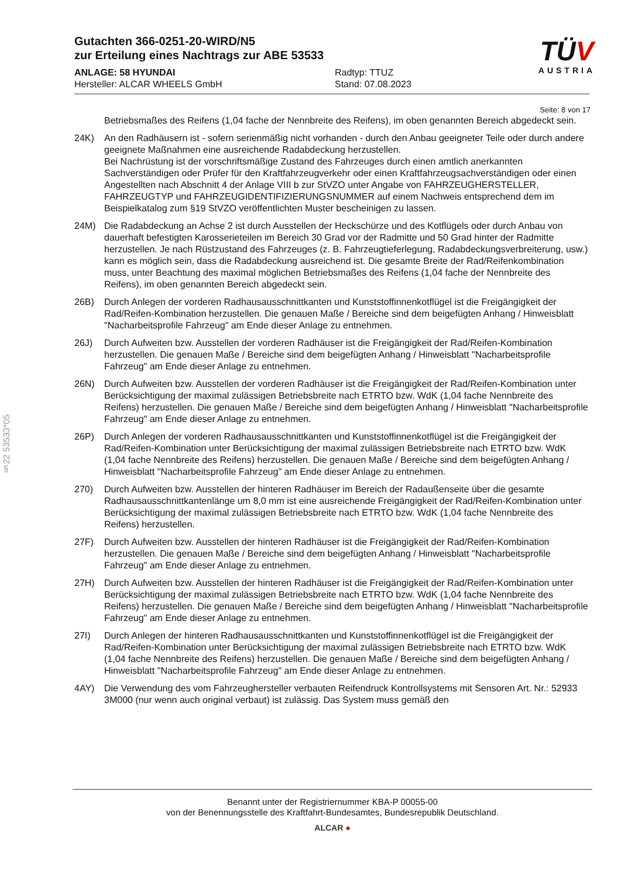§22 53533*05
Gutachten 366-0251-20-WIRD/N5
zur Erteilung eines Nachtrags zur ABE 53533
ANLAGE: 58 HYUNDAI
Hersteller: ALCAR WHEELS GmbH
Radtyp: TTUZ
Stand: 07.08.2023
TÜV
AUSTRIA
Seite: 8 von 17
Betriebsmaßes des Reifens (1,04 fache der Nennbreite des Reifens), im oben genannten Bereich abgedeckt sein.
24K) An den Radhäusern ist - sofern serienmäßig nicht vorhanden - durch den Anbau geeigneter Teile oder durch andere geeignete Maßnahmen eine ausreichende Radabdeckung herzustellen.
Bei Nachrüstung ist der vorschriftsmäßige Zustand des Fahrzeuges durch einen amtlich anerkannten Sachverständigen oder Prüfer für den Kraftfahrzeugverkehr oder einen Kraftfahrzeugsachverständigen oder einen Angestellten nach Abschnitt 4 der Anlage VIII b zur StVZO unter Angabe von FAHRZEUGHERSTELLER, FAHRZEUGTYP und FAHRZEUGIDENTIFIZIERUNGSNUMMER auf einem Nachweis entsprechend dem im Beispielkatalog zum §19 StVZO veröffentlichten Muster bescheinigen zu lassen.
24M) Die Radabdeckung an Achse 2 ist durch Ausstellen der Heckschürze und des Kotflügels oder durch Anbau von dauerhaft befestigten Karosserieteilen im Bereich 30 Grad vor der Radmitte und 50 Grad hinter der Radmitte herzustellen. Je nach Rüstzustand des Fahrzeuges (z. B. Fahrzeugtieferlegung, Radabdeckungsverbreiterung, usw.) kann es möglich sein, dass die Radabdeckung ausreichend ist. Die gesamte Breite der Rad/Reifenkombination muss, unter Beachtung des maximal möglichen Betriebsmaßes des Reifens (1,04 fache der Nennbreite des Reifens), im oben genannten Bereich abgedeckt sein.
26B) Durch Anlegen der vorderen Radhausausschnittkanten und Kunststoffinnenkotflügel ist die Freigängigkeit der Rad/Reifen-Kombination herzustellen. Die genauen Maße / Bereiche sind dem beigefügten Anhang / Hinweisblatt "Nacharbeitsprofile Fahrzeug" am Ende dieser Anlage zu entnehmen.
26J) Durch Aufweiten bzw. Ausstellen der vorderen Radhäuser ist die Freigängigkeit der Rad/Reifen-Kombination herzustellen. Die genauen Maße / Bereiche sind dem beigefügten Anhang / Hinweisblatt "Nacharbeitsprofile Fahrzeug" am Ende dieser Anlage zu entnehmen.
26N) Durch Aufweiten bzw. Ausstellen der vorderen Radhäuser ist die Freigängigkeit der Rad/Reifen-Kombination unter Berücksichtigung der maximal zulässigen Betriebsbreite nach ETRTO bzw. WdK (1,04 fache Nennbreite des Reifens) herzustellen. Die genauen Maße / Bereiche sind dem beigefügten Anhang / Hinweisblatt "Nacharbeitsprofile Fahrzeug" am Ende dieser Anlage zu entnehmen.
26P) Durch Anlegen der vorderen Radhausausschnittkanten und Kunststoffinnenkotflügel ist die Freigängigkeit der Rad/Reifen-Kombination unter Berücksichtigung der maximal zulässigen Betriebsbreite nach ETRTO bzw. WdK (1,04 fache Nennbreite des Reifens) herzustellen. Die genauen Maße / Bereiche sind dem beigefügten Anhang / Hinweisblatt "Nacharbeitsprofile Fahrzeug" am Ende dieser Anlage zu entnehmen.
270) Durch Aufweiten bzw. Ausstellen der hinteren Radhäuser im Bereich der Radaußenseite über die gesamte Radhausausschnittkantenlänge um 8,0 mm ist eine ausreichende Freigängigkeit der Rad/Reifen-Kombination unter Berücksichtigung der maximal zulässigen Betriebsbreite nach ETRTO bzw. WdK (1,04 fache Nennbreite des Reifens) herzustellen.
27F) Durch Aufweiten bzw. Ausstellen der hinteren Radhäuser ist die Freigängigkeit der Rad/Reifen-Kombination herzustellen. Die genauen Maße / Bereiche sind dem beigefügten Anhang / Hinweisblatt "Nacharbeitsprofile Fahrzeug" am Ende dieser Anlage zu entnehmen.
27H) Durch Aufweiten bzw. Ausstellen der hinteren Radhäuser ist die Freigängigkeit der Rad/Reifen-Kombination unter Berücksichtigung der maximal zulässigen Betriebsbreite nach ETRTO bzw. WdK (1,04 fache Nennbreite des Reifens) herzustellen. Die genauen Maße / Bereiche sind dem beigefügten Anhang / Hinweisblatt "Nacharbeitsprofile Fahrzeug" am Ende dieser Anlage zu entnehmen.
27I) Durch Anlegen der hinteren Radhausausschnittkanten und Kunststoffinnenkotflügel ist die Freigängigkeit der Rad/Reifen-Kombination unter Berücksichtigung der maximal zulässigen Betriebsbreite nach ETRTO bzw. WdK (1,04 fache Nennbreite des Reifens) herzustellen. Die genauen Maße / Bereiche sind dem beigefügten Anhang / Hinweisblatt "Nacharbeitsprofile Fahrzeug" am Ende dieser Anlage zu entnehmen.
4AY) Die Verwendung des vom Fahrzeughersteller verbauten Reifendruck Kontrollsystems mit Sensoren Art. Nr.: 52933 3M000 (nur wenn auch original verbaut) ist zulässig. Das System muss gemäß den
Benannt unter der Registriernummer KBA-P 00055-00
von der Benennungsstelle des Kraftfahrt-Bundesamtes, Bundesrepublik Deutschland.
ALCAR ●